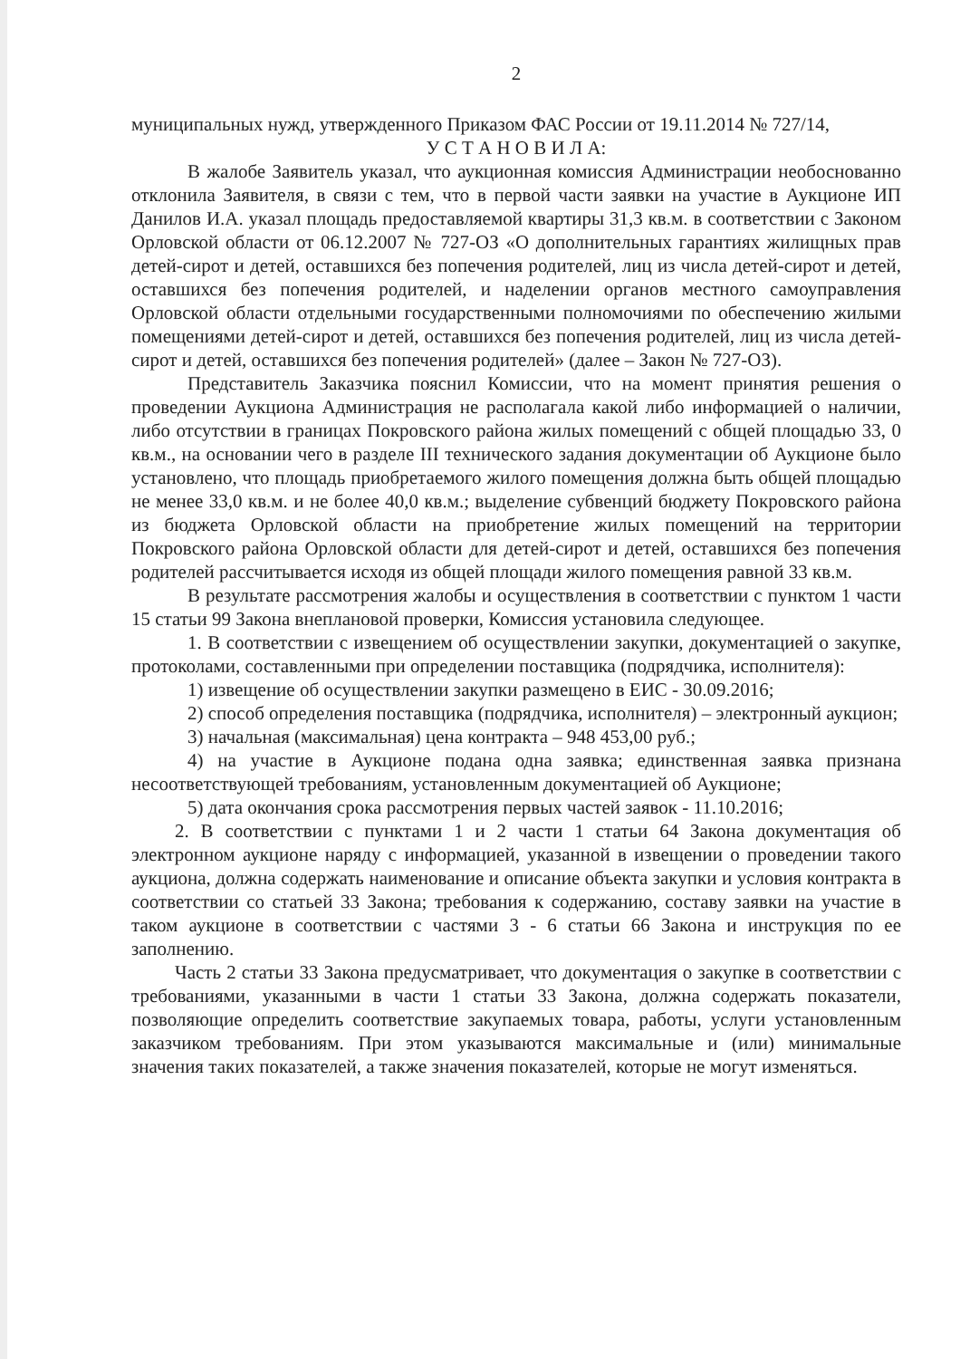2
муниципальных нужд, утвержденного Приказом ФАС России от 19.11.2014 № 727/14,
У С Т А Н О В И Л А:
В жалобе Заявитель указал, что аукционная комиссия Администрации необоснованно отклонила Заявителя, в связи с тем, что в первой части заявки на участие в Аукционе ИП Данилов И.А. указал площадь предоставляемой квартиры 31,3 кв.м. в соответствии с Законом Орловской области от 06.12.2007 № 727-ОЗ «О дополнительных гарантиях жилищных прав детей-сирот и детей, оставшихся без попечения родителей, лиц из числа детей-сирот и детей, оставшихся без попечения родителей, и наделении органов местного самоуправления Орловской области отдельными государственными полномочиями по обеспечению жилыми помещениями детей-сирот и детей, оставшихся без попечения родителей, лиц из числа детей-сирот и детей, оставшихся без попечения родителей» (далее – Закон № 727-ОЗ).
Представитель Заказчика пояснил Комиссии, что на момент принятия решения о проведении Аукциона Администрация не располагала какой либо информацией о наличии, либо отсутствии в границах Покровского района жилых помещений с общей площадью 33, 0 кв.м., на основании чего в разделе III технического задания документации об Аукционе было установлено, что площадь приобретаемого жилого помещения должна быть общей площадью не менее 33,0 кв.м. и не более 40,0 кв.м.; выделение субвенций бюджету Покровского района из бюджета Орловской области на приобретение жилых помещений на территории Покровского района Орловской области для детей-сирот и детей, оставшихся без попечения родителей рассчитывается исходя из общей площади жилого помещения равной 33 кв.м.
В результате рассмотрения жалобы и осуществления в соответствии с пунктом 1 части 15 статьи 99 Закона внеплановой проверки, Комиссия установила следующее.
1. В соответствии с извещением об осуществлении закупки, документацией о закупке, протоколами, составленными при определении поставщика (подрядчика, исполнителя):
1) извещение об осуществлении закупки размещено в ЕИС - 30.09.2016;
2) способ определения поставщика (подрядчика, исполнителя) – электронный аукцион;
3) начальная (максимальная) цена контракта – 948 453,00 руб.;
4) на участие в Аукционе подана одна заявка; единственная заявка признана несоответствующей требованиям, установленным документацией об Аукционе;
5) дата окончания срока рассмотрения первых частей заявок - 11.10.2016;
2. В соответствии с пунктами 1 и 2 части 1 статьи 64 Закона документация об электронном аукционе наряду с информацией, указанной в извещении о проведении такого аукциона, должна содержать наименование и описание объекта закупки и условия контракта в соответствии со статьей 33 Закона; требования к содержанию, составу заявки на участие в таком аукционе в соответствии с частями 3 - 6 статьи 66 Закона и инструкция по ее заполнению.
Часть 2 статьи 33 Закона предусматривает, что документация о закупке в соответствии с требованиями, указанными в части 1 статьи 33 Закона, должна содержать показатели, позволяющие определить соответствие закупаемых товара, работы, услуги установленным заказчиком требованиям. При этом указываются максимальные и (или) минимальные значения таких показателей, а также значения показателей, которые не могут изменяться.